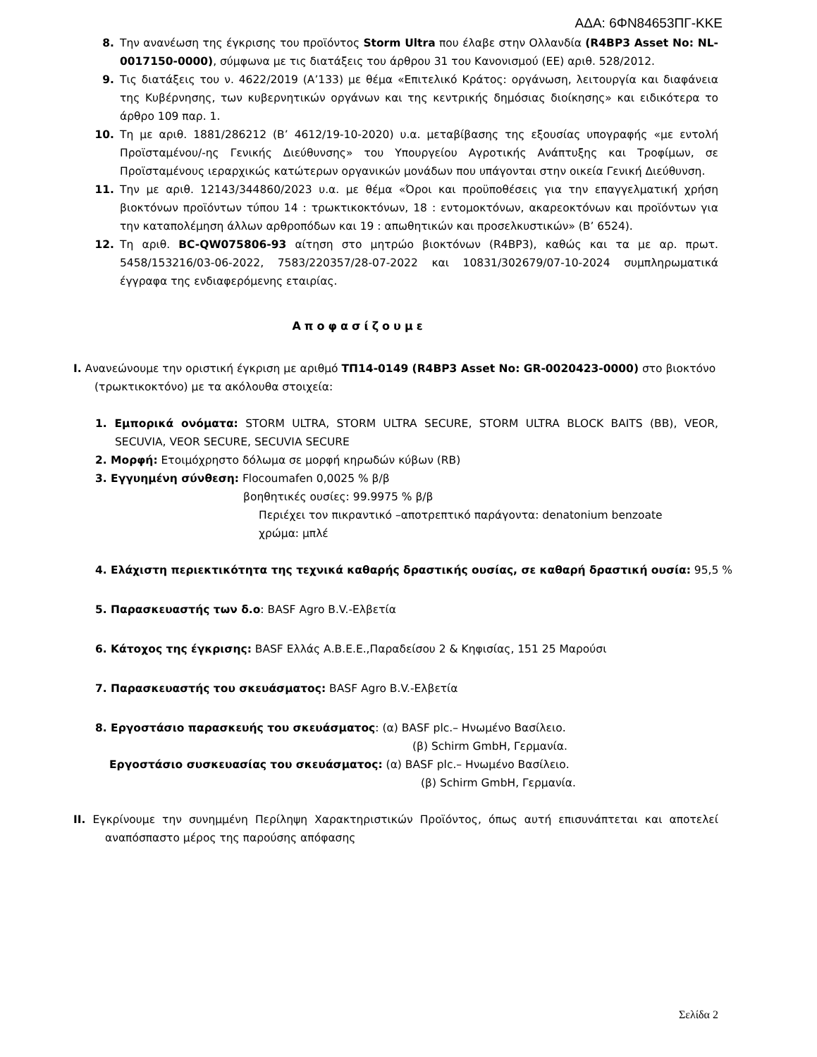ΑΔΑ: 6ΦΝ84653ΠΓ-ΚΚΕ
8. Την ανανέωση της έγκρισης του προϊόντος Storm Ultra που έλαβε στην Ολλανδία (R4BP3 Asset No: NL-0017150-0000), σύμφωνα με τις διατάξεις του άρθρου 31 του Κανονισμού (ΕΕ) αριθ. 528/2012.
9. Τις διατάξεις του ν. 4622/2019 (Α’133) με θέμα «Επιτελικό Κράτος: οργάνωση, λειτουργία και διαφάνεια της Κυβέρνησης, των κυβερνητικών οργάνων και της κεντρικής δημόσιας διοίκησης» και ειδικότερα το άρθρο 109 παρ. 1.
10. Τη με αριθ. 1881/286212 (Β’ 4612/19-10-2020) υ.α. μεταβίβασης της εξουσίας υπογραφής «με εντολή Προϊσταμένου/-ης Γενικής Διεύθυνσης» του Υπουργείου Αγροτικής Ανάπτυξης και Τροφίμων, σε Προϊσταμένους ιεραρχικώς κατώτερων οργανικών μονάδων που υπάγονται στην οικεία Γενική Διεύθυνση.
11. Την με αριθ. 12143/344860/2023 υ.α. με θέμα «Όροι και προϋποθέσεις για την επαγγελματική χρήση βιοκτόνων προϊόντων τύπου 14 : τρωκτικοκτόνων, 18 : εντομοκτόνων, ακαρεοκτόνων και προϊόντων για την καταπολέμηση άλλων αρθροπόδων και 19 : απωθητικών και προσελκυστικών» (Β’ 6524).
12. Τη αριθ. BC-QW075806-93 αίτηση στο μητρώο βιοκτόνων (R4BP3), καθώς και τα με αρ. πρωτ. 5458/153216/03-06-2022, 7583/220357/28-07-2022 και 10831/302679/07-10-2024 συμπληρωματικά έγγραφα της ενδιαφερόμενης εταιρίας.
Αποφασίζουμε
Ι. Ανανεώνουμε την οριστική έγκριση με αριθμό ΤΠ14-0149 (R4BP3 Asset No: GR-0020423-0000) στο βιοκτόνο (τρωκτικοκτόνο) με τα ακόλουθα στοιχεία:
1. Εμπορικά ονόματα: STORM ULTRA, STORM ULTRA SECURE, STORM ULTRA BLOCK BAITS (BB), VEOR, SECUVIA, VEOR SECURE, SECUVIA SECURE
2. Μορφή: Ετοιμόχρηστο δόλωμα σε μορφή κηρωδών κύβων (RB)
3. Εγγυημένη σύνθεση: Flocoumafen 0,0025 % β/β
βοηθητικές ουσίες: 99.9975 % β/β
Περιέχει τον πικραντικό –αποτρεπτικό παράγοντα: denatonium benzoate
χρώμα: μπλέ
4. Ελάχιστη περιεκτικότητα της τεχνικά καθαρής δραστικής ουσίας, σε καθαρή δραστική ουσία: 95,5 %
5. Παρασκευαστής των δ.ο: BASF Agro B.V.-Ελβετία
6. Κάτοχος της έγκρισης: BASF Ελλάς Α.Β.Ε.Ε.,Παραδείσου 2 & Κηφισίας, 151 25 Μαρούσι
7. Παρασκευαστής του σκευάσματος: BASF Agro B.V.-Ελβετία
8. Εργοστάσιο παρασκευής του σκευάσματος: (α) BASF plc.– Ηνωμένο Βασίλειο.
(β) Schirm GmbH, Γερμανία.
Εργοστάσιο συσκευασίας του σκευάσματος: (α) BASF plc.– Ηνωμένο Βασίλειο.
(β) Schirm GmbH, Γερμανία.
ΙΙ. Εγκρίνουμε την συνημμένη Περίληψη Χαρακτηριστικών Προϊόντος, όπως αυτή επισυνάπτεται και αποτελεί αναπόσπαστο μέρος της παρούσης απόφασης
Σελίδα 2